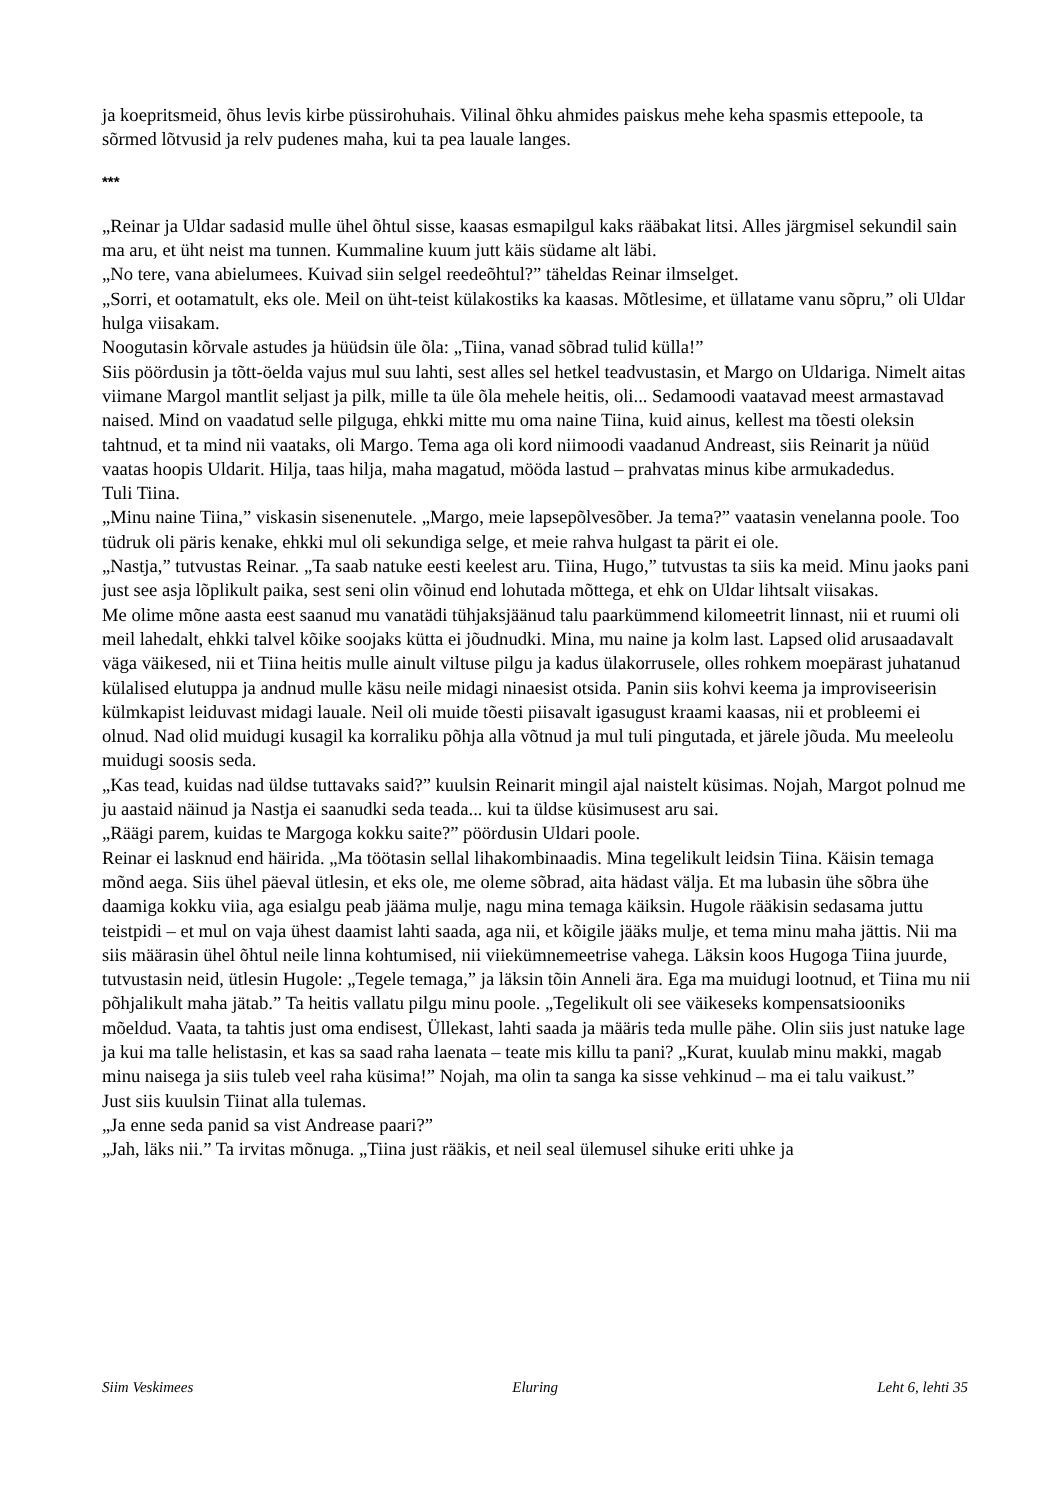ja koepritsmeid, õhus levis kirbe püssirohuhais. Vilinal õhku ahmides paiskus mehe keha spasmis ettepoole, ta sõrmed lõtvusid ja relv pudenes maha, kui ta pea lauale langes.
***
„Reinar ja Uldar sadasid mulle ühel õhtul sisse, kaasas esmapilgul kaks rääbakat litsi. Alles järgmisel sekundil sain ma aru, et üht neist ma tunnen. Kummaline kuum jutt käis südame alt läbi.
„No tere, vana abielumees. Kuivad siin selgel reedeõhtul?” täheldas Reinar ilmselget.
„Sorri, et ootamatult, eks ole. Meil on üht-teist külakostiks ka kaasas. Mõtlesime, et üllatame vanu sõpru,” oli Uldar hulga viisakam.
Noogutasin kõrvale astudes ja hüüdsin üle õla: „Tiina, vanad sõbrad tulid külla!”
Siis pöördusin ja tõtt-öelda vajus mul suu lahti, sest alles sel hetkel teadvustasin, et Margo on Uldariga. Nimelt aitas viimane Margol mantlit seljast ja pilk, mille ta üle õla mehele heitis, oli... Sedamoodi vaatavad meest armastavad naised. Mind on vaadatud selle pilguga, ehkki mitte mu oma naine Tiina, kuid ainus, kellest ma tõesti oleksin tahtnud, et ta mind nii vaataks, oli Margo. Tema aga oli kord niimoodi vaadanud Andreast, siis Reinarit ja nüüd vaatas hoopis Uldarit. Hilja, taas hilja, maha magatud, mööda lastud – prahvatas minus kibe armukadedus.
Tuli Tiina.
„Minu naine Tiina,” viskasin sisenenutele. „Margo, meie lapsepõlvesõber. Ja tema?” vaatasin venelanna poole. Too tüdruk oli päris kenake, ehkki mul oli sekundiga selge, et meie rahva hulgast ta pärit ei ole.
„Nastja,” tutvustas Reinar. „Ta saab natuke eesti keelest aru. Tiina, Hugo,” tutvustas ta siis ka meid. Minu jaoks pani just see asja lõplikult paika, sest seni olin võinud end lohutada mõttega, et ehk on Uldar lihtsalt viisakas.
Me olime mõne aasta eest saanud mu vanatädi tühjaksjäänud talu paarkümmend kilomeetrit linnast, nii et ruumi oli meil lahedalt, ehkki talvel kõike soojaks kütta ei jõudnudki. Mina, mu naine ja kolm last. Lapsed olid arusaadavalt väga väikesed, nii et Tiina heitis mulle ainult viltuse pilgu ja kadus ülakorrusele, olles rohkem moepärast juhatanud külalised elutuppa ja andnud mulle käsu neile midagi ninaesist otsida. Panin siis kohvi keema ja improviseerisin külmkapist leiduvast midagi lauale. Neil oli muide tõesti piisavalt igasugust kraami kaasas, nii et probleemi ei olnud. Nad olid muidugi kusagil ka korraliku põhja alla võtnud ja mul tuli pingutada, et järele jõuda. Mu meeleolu muidugi soosis seda.
„Kas tead, kuidas nad üldse tuttavaks said?” kuulsin Reinarit mingil ajal naistelt küsimas. Nojah, Margot polnud me ju aastaid näinud ja Nastja ei saanudki seda teada... kui ta üldse küsimusest aru sai.
„Räägi parem, kuidas te Margoga kokku saite?” pöördusin Uldari poole.
Reinar ei lasknud end häirida. „Ma töötasin sellal lihakombinaadis. Mina tegelikult leidsin Tiina. Käisin temaga mõnd aega. Siis ühel päeval ütlesin, et eks ole, me oleme sõbrad, aita hädast välja. Et ma lubasin ühe sõbra ühe daamiga kokku viia, aga esialgu peab jääma mulje, nagu mina temaga käiksin. Hugole rääkisin sedasama juttu teistpidi – et mul on vaja ühest daamist lahti saada, aga nii, et kõigile jääks mulje, et tema minu maha jättis. Nii ma siis määrasin ühel õhtul neile linna kohtumised, nii viiekümnemeetrise vahega. Läksin koos Hugoga Tiina juurde, tutvustasin neid, ütlesin Hugole: „Tegele temaga,” ja läksin tõin Anneli ära. Ega ma muidugi lootnud, et Tiina mu nii põhjalikult maha jätab.” Ta heitis vallatu pilgu minu poole. „Tegelikult oli see väikeseks kompensatsiooniks mõeldud. Vaata, ta tahtis just oma endisest, Üllekast, lahti saada ja määris teda mulle pähe. Olin siis just natuke lage ja kui ma talle helistasin, et kas sa saad raha laenata – teate mis killu ta pani? „Kurat, kuulab minu makki, magab minu naisega ja siis tuleb veel raha küsima!” Nojah, ma olin ta sanga ka sisse vehkinud – ma ei talu vaikust.”
Just siis kuulsin Tiinat alla tulemas.
„Ja enne seda panid sa vist Andrease paari?”
„Jah, läks nii.” Ta irvitas mõnuga. „Tiina just rääkis, et neil seal ülemusel sihuke eriti uhke ja
Siim Veskimees Eluring Leht 6, lehti 35